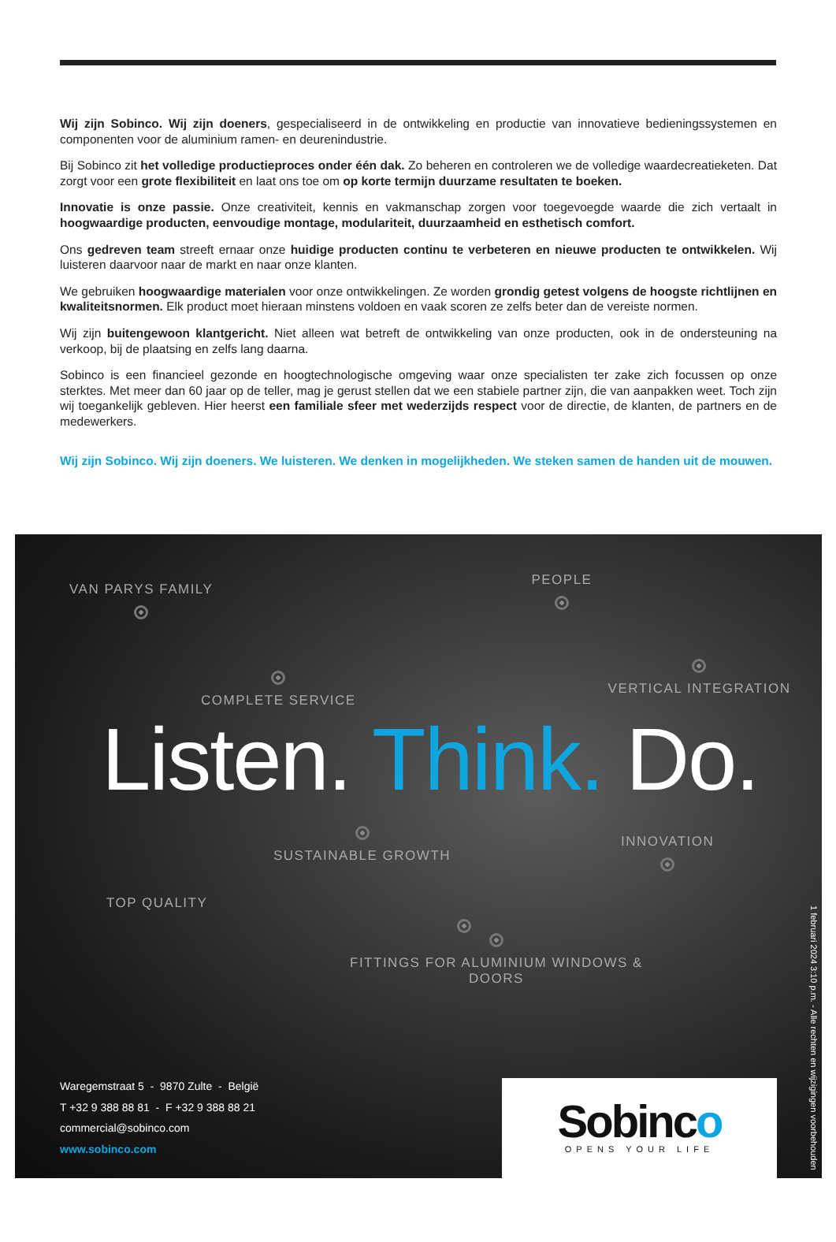Wij zijn Sobinco. Wij zijn doeners, gespecialiseerd in de ontwikkeling en productie van innovatieve bedieningssystemen en componenten voor de aluminium ramen- en deurenindustrie.
Bij Sobinco zit het volledige productieproces onder één dak. Zo beheren en controleren we de volledige waardecreatieketen. Dat zorgt voor een grote flexibiliteit en laat ons toe om op korte termijn duurzame resultaten te boeken.
Innovatie is onze passie. Onze creativiteit, kennis en vakmanschap zorgen voor toegevoegde waarde die zich vertaalt in hoogwaardige producten, eenvoudige montage, modulariteit, duurzaamheid en esthetisch comfort.
Ons gedreven team streeft ernaar onze huidige producten continu te verbeteren en nieuwe producten te ontwikkelen. Wij luisteren daarvoor naar de markt en naar onze klanten.
We gebruiken hoogwaardige materialen voor onze ontwikkelingen. Ze worden grondig getest volgens de hoogste richtlijnen en kwaliteitsnormen. Elk product moet hieraan minstens voldoen en vaak scoren ze zelfs beter dan de vereiste normen.
Wij zijn buitengewoon klantgericht. Niet alleen wat betreft de ontwikkeling van onze producten, ook in de ondersteuning na verkoop, bij de plaatsing en zelfs lang daarna.
Sobinco is een financieel gezonde en hoogtechnologische omgeving waar onze specialisten ter zake zich focussen op onze sterktes. Met meer dan 60 jaar op de teller, mag je gerust stellen dat we een stabiele partner zijn, die van aanpakken weet. Toch zijn wij toegankelijk gebleven. Hier heerst een familiale sfeer met wederzijds respect voor de directie, de klanten, de partners en de medewerkers.
Wij zijn Sobinco. Wij zijn doeners. We luisteren. We denken in mogelijkheden. We steken samen de handen uit de mouwen.
VAN PARYS FAMILY
PEOPLE
COMPLETE SERVICE
VERTICAL INTEGRATION
Listen. Think. Do.
SUSTAINABLE GROWTH
INNOVATION
TOP QUALITY
FITTINGS FOR ALUMINIUM WINDOWS & DOORS
Waregemstraat 5 - 9870 Zulte - België
T +32 9 388 88 81 - F +32 9 388 88 21
commercial@sobinco.com
www.sobinco.com
Sobinco
OPENS YOUR LIFE
1 februari 2024 3:10 p.m. - Alle rechten en wijzigingen voorbehouden